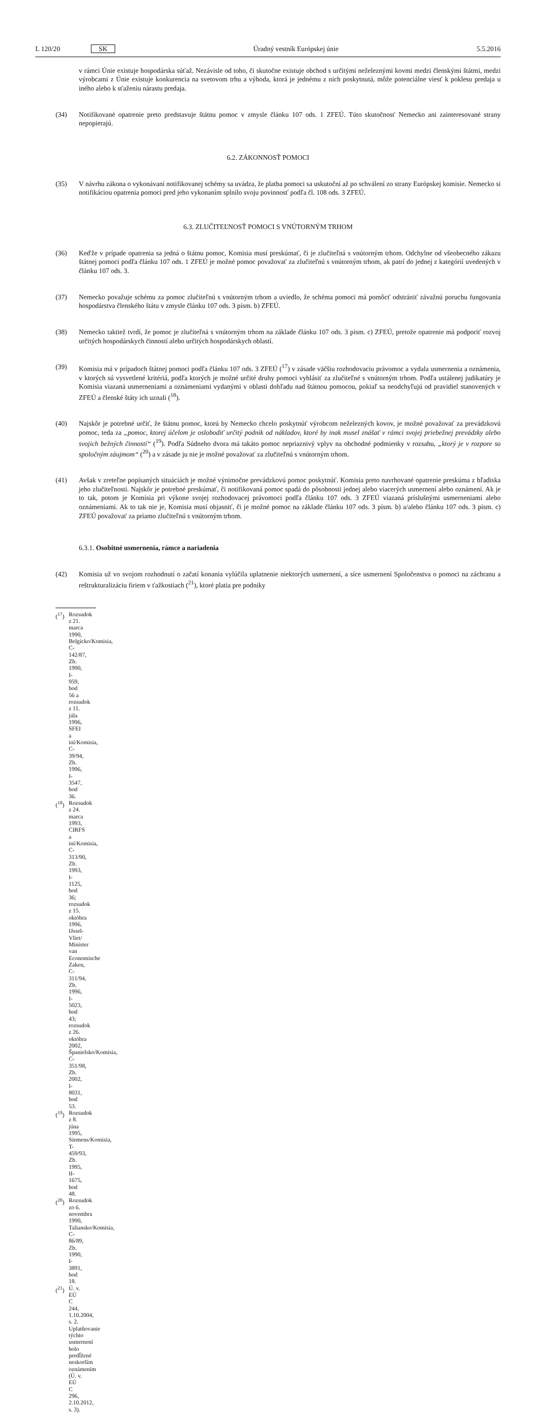L 120/20 SK Úradný vestník Európskej únie 5.5.2016
v rámci Únie existuje hospodárska súťaž. Nezávisle od toho, či skutočne existuje obchod s určitými neželeznými kovmi medzi členskými štátmi, medzi výrobcami z Únie existuje konkurencia na svetovom trhu a výhoda, ktorá je jednému z nich poskytnutá, môže potenciálne viesť k poklesu predaja u iného alebo k sťaženiu nárastu predaja.
(34) Notifikované opatrenie preto predstavuje štátnu pomoc v zmysle článku 107 ods. 1 ZFEÚ. Túto skutočnosť Nemecko ani zainteresované strany nepopierajú.
6.2. ZÁKONNOSŤ POMOCI
(35) V návrhu zákona o vykonávaní notifikovanej schémy sa uvádza, že platba pomoci sa uskutoční až po schválení zo strany Európskej komisie. Nemecko si notifikáciou opatrenia pomoci pred jeho vykonaním splnilo svoju povinnosť podľa čl. 108 ods. 3 ZFEÚ.
6.3. ZLUČITEĽNOSŤ POMOCI S VNÚTORNÝM TRHOM
(36) Keďže v prípade opatrenia sa jedná o štátnu pomoc, Komisia musí preskúmať, či je zlučiteľná s vnútorným trhom. Odchylne od všeobecného zákazu štátnej pomoci podľa článku 107 ods. 1 ZFEÚ je možné pomoc považovať za zlučiteľnú s vnútorným trhom, ak patrí do jednej z kategórií uvedených v článku 107 ods. 3.
(37) Nemecko považuje schému za pomoc zlučiteľnú s vnútorným trhom a uviedlo, že schéma pomoci má pomôcť odstrániť závažnú poruchu fungovania hospodárstva členského štátu v zmysle článku 107 ods. 3 písm. b) ZFEÚ.
(38) Nemecko taktiež tvrdí, že pomoc je zlučiteľná s vnútorným trhom na základe článku 107 ods. 3 písm. c) ZFEÚ, pretože opatrenie má podporiť rozvoj určitých hospodárskych činností alebo určitých hospodárskych oblastí.
(39) Komisia má v prípadoch štátnej pomoci podľa článku 107 ods. 3 ZFEÚ (<sup>17</sup>) v zásade väčšiu rozhodovaciu právomoc a vydala usmernenia a oznámenia, v ktorých sú vysvetlené kritériá, podľa ktorých je možné určité druhy pomoci vyhlásiť za zlučiteľné s vnútorným trhom. Podľa ustálenej judikatúry je Komisia viazaná usmerneniami a oznámeniami vydanými v oblasti dohľadu nad štátnou pomocou, pokiaľ sa neodchyľujú od pravidiel stanovených v ZFEÚ a členské štáty ich uznali (<sup>18</sup>).
(40) Najskôr je potrebné určiť, že štátnu pomoc, ktorú by Nemecko chcelo poskytnúť výrobcom neželezných kovov, je možné považovať za prevádzkovú pomoc, teda za „pomoc, ktorej účelom je oslobodiť určitý podnik od nákladov, ktoré by inak musel znášať v rámci svojej priebežnej prevádzky alebo svojich bežných činností“ (<sup>19</sup>). Podľa Súdneho dvora má takáto pomoc nepriaznivý vplyv na obchodné podmienky v rozsahu, „ktorý je v rozpore so spoločným záujmom“ (<sup>20</sup>) a v zásade ju nie je možné považovať za zlučiteľnú s vnútorným trhom.
(41) Avšak v zreteľne popísaných situáciách je možné výnimočne prevádzkovú pomoc poskytnúť. Komisia preto navrhované opatrenie preskúma z hľadiska jeho zlučiteľnosti. Najskôr je potrebné preskúmať, či notifikovaná pomoc spadá do pôsobnosti jednej alebo viacerých usmernení alebo oznámení. Ak je to tak, potom je Komisia pri výkone svojej rozhodovacej právomoci podľa článku 107 ods. 3 ZFEÚ viazaná príslušnými usmerneniami alebo oznámeniami. Ak to tak nie je, Komisia musí objasniť, či je možné pomoc na základe článku 107 ods. 3 písm. b) a/alebo článku 107 ods. 3 písm. c) ZFEÚ považovať za priamo zlučiteľnú s vnútorným trhom.
6.3.1. Osobitné usmernenia, rámce a nariadenia
(42) Komisia už vo svojom rozhodnutí o začatí konania vylúčila uplatnenie niektorých usmernení, a síce usmernení Spoločenstva o pomoci na záchranu a reštrukturalizáciu firiem v ťažkostiach (<sup>21</sup>), ktoré platia pre podniky
(<sup>17</sup>) Rozsudok z 21. marca 1990, Belgicko/Komisia, C-142/87, Zb. 1990, I-959, bod 56 a rozsudok z 11. júla 1996, SFEI a iní/Komisia, C-39/94, Zb. 1996, I-3547, bod 36.
(<sup>18</sup>) Rozsudok z 24. marca 1993, CIRFS a iní/Komisia, C-313/90, Zb. 1993, I-1125, bod 36; rozsudok z 15. októbra 1996, IJssel-Vliet/ Minister van Economische Zaken, C-311/94, Zb. 1996, I-5023, bod 43; rozsudok z 26. októbra 2002, Španielsko/Komisia, C-351/98, Zb. 2002, I-8031, bod 53.
(<sup>19</sup>) Rozsudok z 8. júna 1995, Siemens/Komisia, T-459/93, Zb. 1995, II-1675, bod 48.
(<sup>20</sup>) Rozsudok zo 6. novembra 1990, Taliansko/Komisia, C-86/89, Zb. 1990, I-3891, bod 18.
(<sup>21</sup>) Ú. v. EÚ C 244, 1.10.2004, s. 2. Uplatňovanie týchto usmernení bolo predĺžené neskorším oznámením (Ú. v. EÚ C 296, 2.10.2012, s. 3).